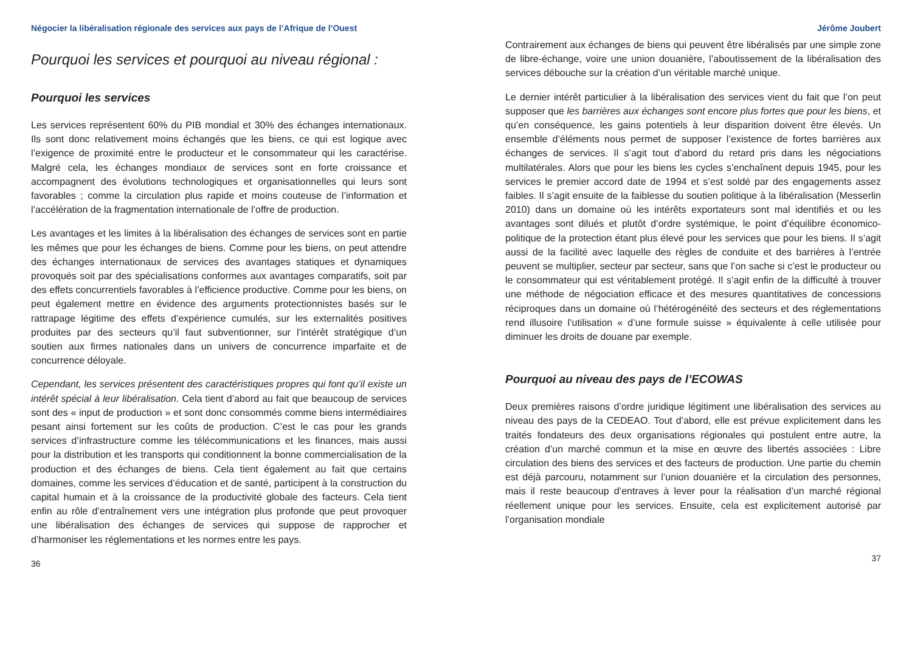Négocier la libéralisation régionale des services aux pays de l’Afrique de l’Ouest
Pourquoi les services et pourquoi au niveau régional :
Pourquoi les services
Les services représentent 60% du PIB mondial et 30% des échanges internationaux. Ils sont donc relativement moins échangés que les biens, ce qui est logique avec l’exigence de proximité entre le producteur et le consommateur qui les caractérise. Malgré cela, les échanges mondiaux de services sont en forte croissance et accompagnent des évolutions technologiques et organisationnelles qui leurs sont favorables ; comme la circulation plus rapide et moins couteuse de l’information et l’accélération de la fragmentation internationale de l’offre de production.
Les avantages et les limites à la libéralisation des échanges de services sont en partie les mêmes que pour les échanges de biens. Comme pour les biens, on peut attendre des échanges internationaux de services des avantages statiques et dynamiques provoqués soit par des spécialisations conformes aux avantages comparatifs, soit par des effets concurrentiels favorables à l’efficience productive. Comme pour les biens, on peut également mettre en évidence des arguments protectionnistes basés sur le rattrapage légitime des effets d’expérience cumulés, sur les externalités positives produites par des secteurs qu’il faut subventionner, sur l’intérêt stratégique d’un soutien aux firmes nationales dans un univers de concurrence imparfaite et de concurrence déloyale.
Cependant, les services présentent des caractéristiques propres qui font qu’il existe un intérêt spécial à leur libéralisation. Cela tient d’abord au fait que beaucoup de services sont des « input de production » et sont donc consommés comme biens intermédiaires pesant ainsi fortement sur les coûts de production. C’est le cas pour les grands services d’infrastructure comme les télécommunications et les finances, mais aussi pour la distribution et les transports qui conditionnent la bonne commercialisation de la production et des échanges de biens. Cela tient également au fait que certains domaines, comme les services d’éducation et de santé, participent à la construction du capital humain et à la croissance de la productivité globale des facteurs. Cela tient enfin au rôle d’entraînement vers une intégration plus profonde que peut provoquer une libéralisation des échanges de services qui suppose de rapprocher et d’harmoniser les réglementations et les normes entre les pays.
36
Jérôme Joubert
Contrairement aux échanges de biens qui peuvent être libéralisés par une simple zone de libre-échange, voire une union douanière, l’aboutissement de la libéralisation des services débouche sur la création d’un véritable marché unique.
Le dernier intérêt particulier à la libéralisation des services vient du fait que l’on peut supposer que les barrières aux échanges sont encore plus fortes que pour les biens, et qu’en conséquence, les gains potentiels à leur disparition doivent être élevés. Un ensemble d’éléments nous permet de supposer l’existence de fortes barrières aux échanges de services. Il s’agit tout d’abord du retard pris dans les négociations multilatérales. Alors que pour les biens les cycles s’enchaînent depuis 1945, pour les services le premier accord date de 1994 et s’est soldé par des engagements assez faibles. Il s’agit ensuite de la faiblesse du soutien politique à la libéralisation (Messerlin 2010) dans un domaine où les intérêts exportateurs sont mal identifiés et ou les avantages sont dilués et plutôt d’ordre systémique, le point d’équilibre économico-politique de la protection étant plus élevé pour les services que pour les biens. Il s’agit aussi de la facilité avec laquelle des règles de conduite et des barrières à l’entrée peuvent se multiplier, secteur par secteur, sans que l’on sache si c’est le producteur ou le consommateur qui est véritablement protégé. Il s’agit enfin de la difficulté à trouver une méthode de négociation efficace et des mesures quantitatives de concessions réciproques dans un domaine où l’hétérogénéité des secteurs et des réglementations rend illusoire l’utilisation « d’une formule suisse » équivalente à celle utilisée pour diminuer les droits de douane par exemple.
Pourquoi au niveau des pays de l’ECOWAS
Deux premières raisons d’ordre juridique légitiment une libéralisation des services au niveau des pays de la CEDEAO. Tout d’abord, elle est prévue explicitement dans les traités fondateurs des deux organisations régionales qui postulent entre autre, la création d’un marché commun et la mise en œuvre des libertés associées : Libre circulation des biens des services et des facteurs de production. Une partie du chemin est déjà parcouru, notamment sur l’union douanière et la circulation des personnes, mais il reste beaucoup d’entraves à lever pour la réalisation d’un marché régional réellement unique pour les services. Ensuite, cela est explicitement autorisé par l’organisation mondiale
37